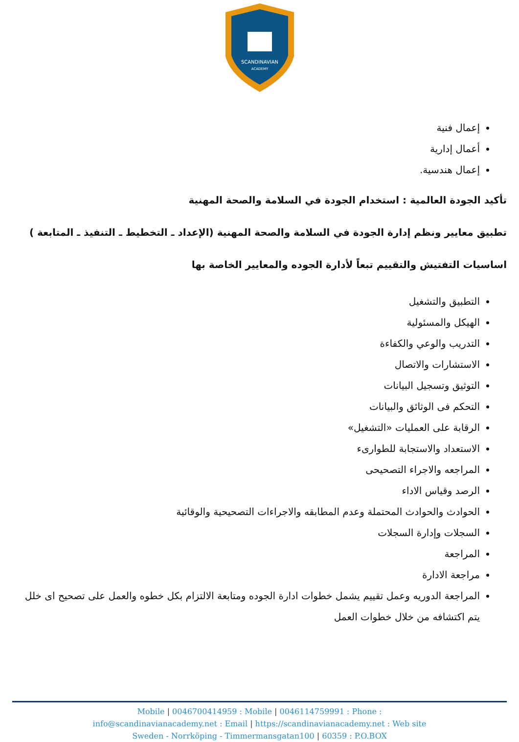SCANDINAVIAN
ACADEMY
إعمال فنية
أعمال إدارية
إعمال هندسية.
تأكيد الجودة العالمية : استخدام الجودة في السلامة والصحة المهنية
تطبيق معايير ونظم إدارة الجودة في السلامة والصحة المهنية (الإعداد ـ التخطيط ـ التنفيذ ـ المتابعة )
اساسيات التفتيش والتقييم تبعاً لأدارة الجوده والمعايير الخاصة بها
التطبيق والتشغيل
الهيكل والمسئولية
التدريب والوعي والكفاءة
الاستشارات والاتصال
التوثيق وتسجيل البيانات
التحكم فى الوثائق والبيانات
الرقابة على العمليات «التشغيل»
الاستعداد والاستجابة للطوارىء
المراجعه والاجراء التصحيحى
الرصد وقياس الاداء
الحوادث والحوادث المحتملة وعدم المطابقه والاجراءات التصحيحية والوقائية
السجلات وإدارة السجلات
المراجعة
مراجعة الادارة
المراجعة الدوريه وعمل تقييم يشمل خطوات ادارة الجوده ومتابعة الالتزام بكل خطوه والعمل على تصحيح اى خلل يتم اكتشافه من خلال خطوات العمل
Mobile | 0046700414959 : Mobile | 0046114759991 : Phone :
info@scandinavianacademy.net : Email | https://scandinavianacademy.net : Web site
Sweden - Norrköping - Timmermansgatan100 | 60359 : P.O.BOX